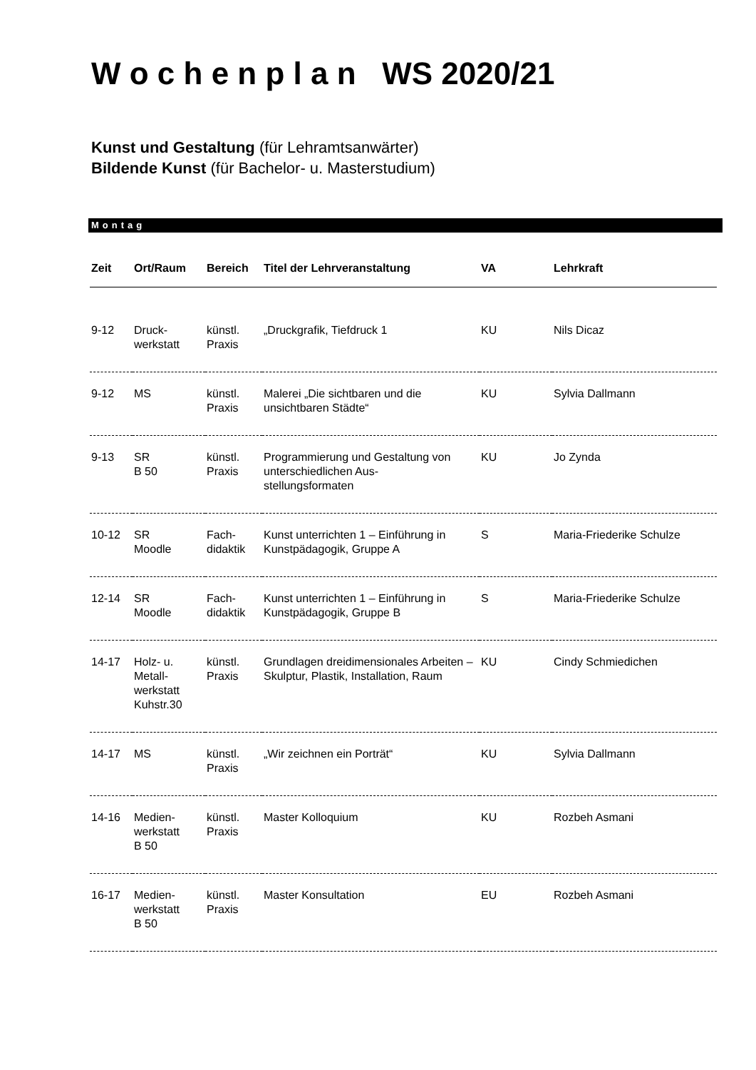W o c h e n p l a n WS 2020/21
Kunst und Gestaltung (für Lehramtsanwärter)
Bildende Kunst (für Bachelor- u. Masterstudium)
Montag
| Zeit | Ort/Raum | Bereich | Titel der Lehrveranstaltung | VA | Lehrkraft |
| --- | --- | --- | --- | --- | --- |
| 9-12 | Druck- werkstatt | künstl. Praxis | „Druckgrafik, Tiefdruck 1 | KU | Nils Dicaz |
| 9-12 | MS | künstl. Praxis | Malerei „Die sichtbaren und die unsichtbaren Städte“ | KU | Sylvia Dallmann |
| 9-13 | SR B 50 | künstl. Praxis | Programmierung und Gestaltung von unterschiedlichen Aus- stellungsformaten | KU | Jo Zynda |
| 10-12 | SR Moodle | Fach- didaktik | Kunst unterrichten 1 – Einführung in Kunstpädagogik, Gruppe A | S | Maria-Friederike Schulze |
| 12-14 | SR Moodle | Fach- didaktik | Kunst unterrichten 1 – Einführung in Kunstpädagogik, Gruppe B | S | Maria-Friederike Schulze |
| 14-17 | Holz- u. Metall- werkstatt Kuhstr.30 | künstl. Praxis | Grundlagen dreidimensionales Arbeiten – Skulptur, Plastik, Installation, Raum | KU | Cindy Schmiedichen |
| 14-17 | MS | künstl. Praxis | „Wir zeichnen ein Porträt“ | KU | Sylvia Dallmann |
| 14-16 | Medien- werkstatt B 50 | künstl. Praxis | Master Kolloquium | KU | Rozbeh Asmani |
| 16-17 | Medien- werkstatt B 50 | künstl. Praxis | Master Konsultation | EU | Rozbeh Asmani |